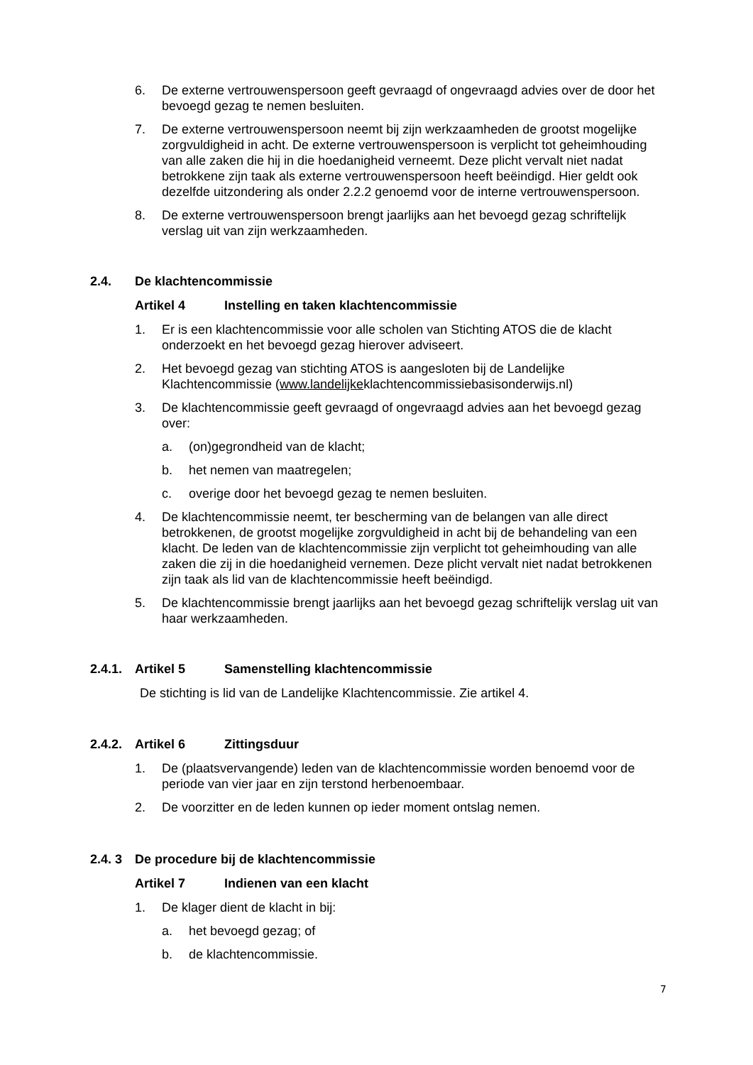6. De externe vertrouwenspersoon geeft gevraagd of ongevraagd advies over de door het bevoegd gezag te nemen besluiten.
7. De externe vertrouwenspersoon neemt bij zijn werkzaamheden de grootst mogelijke zorgvuldigheid in acht. De externe vertrouwenspersoon is verplicht tot geheimhouding van alle zaken die hij in die hoedanigheid verneemt. Deze plicht vervalt niet nadat betrokkene zijn taak als externe vertrouwenspersoon heeft beëindigd. Hier geldt ook dezelfde uitzondering als onder 2.2.2 genoemd voor de interne vertrouwenspersoon.
8. De externe vertrouwenspersoon brengt jaarlijks aan het bevoegd gezag schriftelijk verslag uit van zijn werkzaamheden.
2.4. De klachtencommissie
Artikel 4 Instelling en taken klachtencommissie
1. Er is een klachtencommissie voor alle scholen van Stichting ATOS die de klacht onderzoekt en het bevoegd gezag hierover adviseert.
2. Het bevoegd gezag van stichting ATOS is aangesloten bij de Landelijke Klachtencommissie (www.landelijkeklachtencommissiebasisonderwijs.nl)
3. De klachtencommissie geeft gevraagd of ongevraagd advies aan het bevoegd gezag over:
a. (on)gegrondheid van de klacht;
b. het nemen van maatregelen;
c. overige door het bevoegd gezag te nemen besluiten.
4. De klachtencommissie neemt, ter bescherming van de belangen van alle direct betrokkenen, de grootst mogelijke zorgvuldigheid in acht bij de behandeling van een klacht. De leden van de klachtencommissie zijn verplicht tot geheimhouding van alle zaken die zij in die hoedanigheid vernemen. Deze plicht vervalt niet nadat betrokkenen zijn taak als lid van de klachtencommissie heeft beëindigd.
5. De klachtencommissie brengt jaarlijks aan het bevoegd gezag schriftelijk verslag uit van haar werkzaamheden.
2.4.1. Artikel 5 Samenstelling klachtencommissie
De stichting is lid van de Landelijke Klachtencommissie. Zie artikel 4.
2.4.2. Artikel 6 Zittingsduur
1. De (plaatsvervangende) leden van de klachtencommissie worden benoemd voor de periode van vier jaar en zijn terstond herbenoembaar.
2. De voorzitter en de leden kunnen op ieder moment ontslag nemen.
2.4. 3 De procedure bij de klachtencommissie
Artikel 7 Indienen van een klacht
1. De klager dient de klacht in bij:
a. het bevoegd gezag; of
b. de klachtencommissie.
7